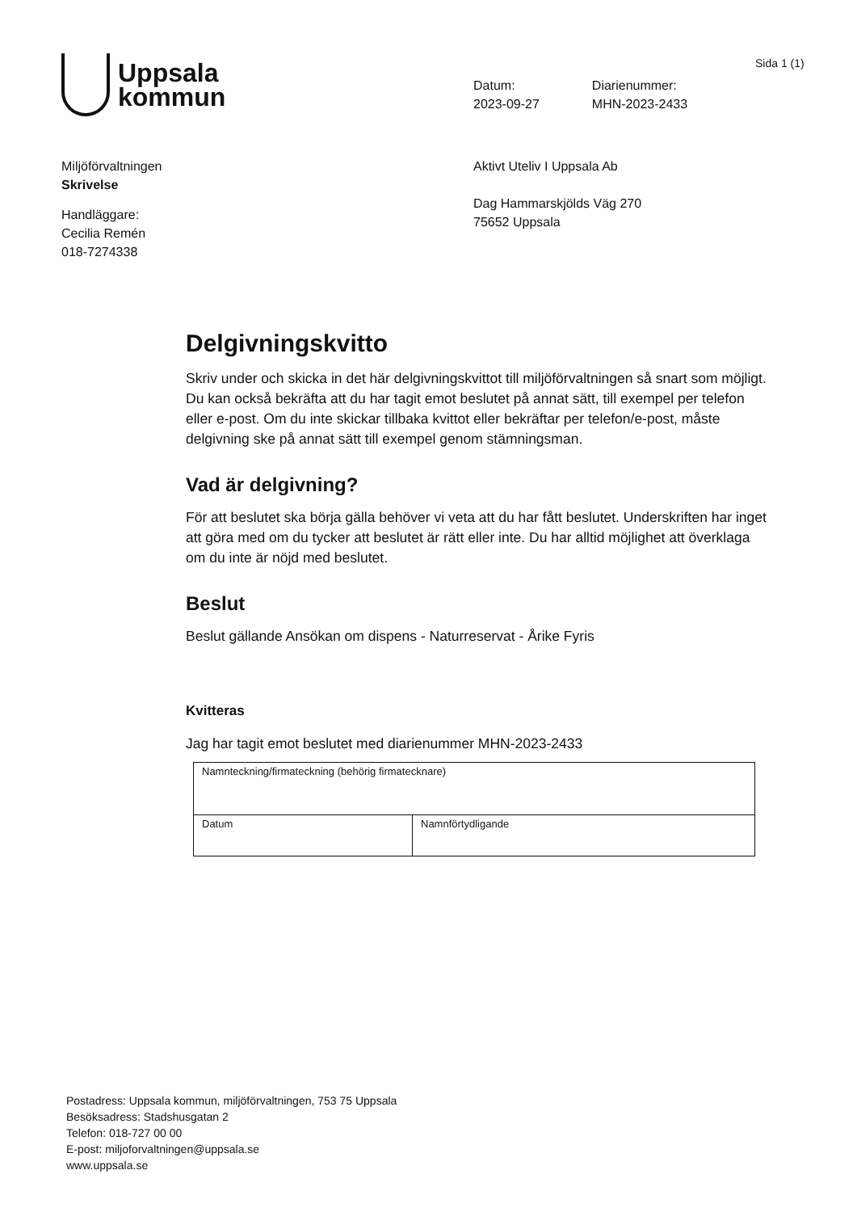Uppsala
kommun
Sida 1 (1)
Datum:
2023-09-27
Diarienummer:
MHN-2023-2433
Miljöförvaltningen
Skrivelse
Handläggare:
Cecilia Remén
018-7274338
Aktivt Uteliv I Uppsala Ab
Dag Hammarskjölds Väg 270
75652 Uppsala
Delgivningskvitto
Skriv under och skicka in det här delgivningskvittot till miljöförvaltningen så snart som möjligt. Du kan också bekräfta att du har tagit emot beslutet på annat sätt, till exempel per telefon eller e-post. Om du inte skickar tillbaka kvittot eller bekräftar per telefon/e-post, måste delgivning ske på annat sätt till exempel genom stämningsman.
Vad är delgivning?
För att beslutet ska börja gälla behöver vi veta att du har fått beslutet. Underskriften har inget att göra med om du tycker att beslutet är rätt eller inte. Du har alltid möjlighet att överklaga om du inte är nöjd med beslutet.
Beslut
Beslut gällande Ansökan om dispens - Naturreservat - Årike Fyris
Kvitteras
Jag har tagit emot beslutet med diarienummer MHN-2023-2433
| Namnteckning/firmateckning (behörig firmatecknare) | |
| Datum | Namnförtydligande |
Postadress: Uppsala kommun, miljöförvaltningen, 753 75 Uppsala
Besöksadress: Stadshusgatan 2
Telefon: 018-727 00 00
E-post: miljoforvaltningen@uppsala.se
www.uppsala.se